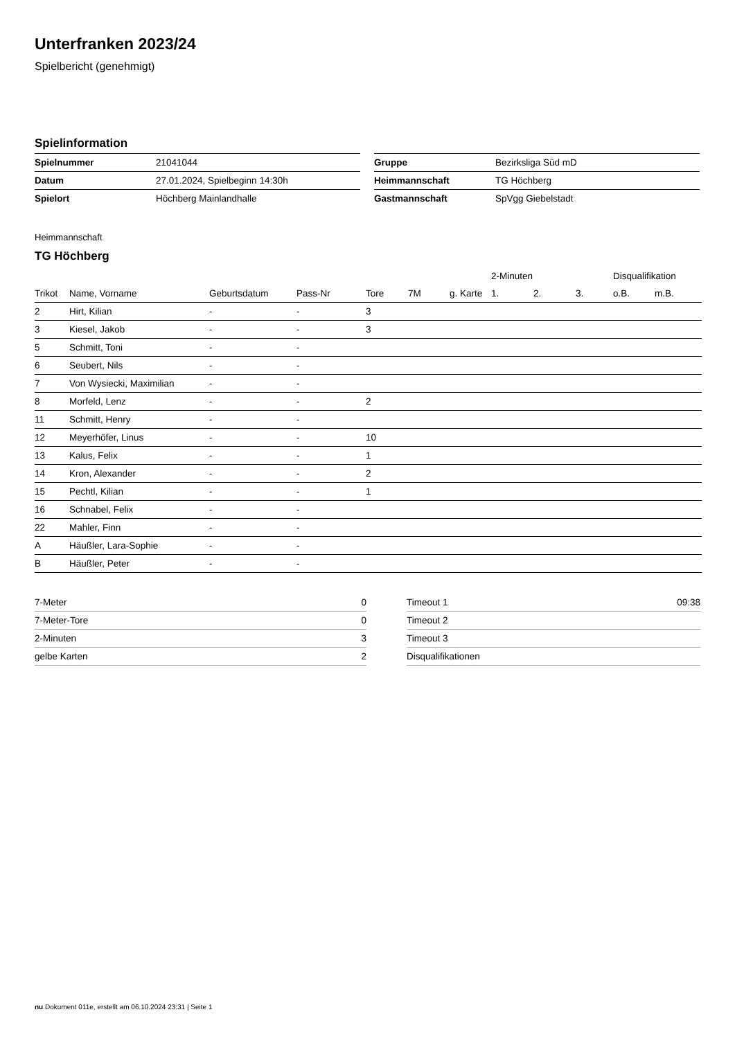Unterfranken 2023/24
Spielbericht (genehmigt)
Spielinformation
| Spielnummer | 21041044 |
| Datum | 27.01.2024, Spielbeginn 14:30h |
| Spielort | Höchberg Mainlandhalle |
| Gruppe | Bezirksliga Süd mD |
| Heimmannschaft | TG Höchberg |
| Gastmannschaft | SpVgg Giebelstadt |
Heimmannschaft
TG Höchberg
| | | | | | | | | 2-Minuten | | | Disqualifikation | |
| --- | --- | --- | --- | --- | --- | --- | --- | --- | --- | --- | --- | --- |
| Trikot | Name, Vorname | Geburtsdatum | Pass-Nr | Tore | 7M | g. Karte | | 1. | 2. | 3. | o.B. | m.B. |
| 2 | Hirt, Kilian | - | - | 3 | | | | | | | | |
| 3 | Kiesel, Jakob | - | - | 3 | | | | | | | | |
| 5 | Schmitt, Toni | - | - | | | | | | | | | |
| 6 | Seubert, Nils | - | - | | | | | | | | | |
| 7 | Von Wysiecki, Maximilian | - | - | | | | | | | | | |
| 8 | Morfeld, Lenz | - | - | 2 | | | | | | | | |
| 11 | Schmitt, Henry | - | - | | | | | | | | | |
| 12 | Meyerhöfer, Linus | - | - | 10 | | | | | | | | |
| 13 | Kalus, Felix | - | - | 1 | | | | | | | | |
| 14 | Kron, Alexander | - | - | 2 | | | | | | | | |
| 15 | Pechtl, Kilian | - | - | 1 | | | | | | | | |
| 16 | Schnabel, Felix | - | - | | | | | | | | | |
| 22 | Mahler, Finn | - | - | | | | | | | | | |
| A | Häußler, Lara-Sophie | - | - | | | | | | | | | |
| B | Häußler, Peter | - | - | | | | | | | | | |
| 7-Meter | 0 |
| 7-Meter-Tore | 0 |
| 2-Minuten | 3 |
| gelbe Karten | 2 |
| Timeout 1 | 09:38 |
| Timeout 2 | |
| Timeout 3 | |
| Disqualifikationen | |
nu.Dokument 011e, erstellt am 06.10.2024 23:31 | Seite 1